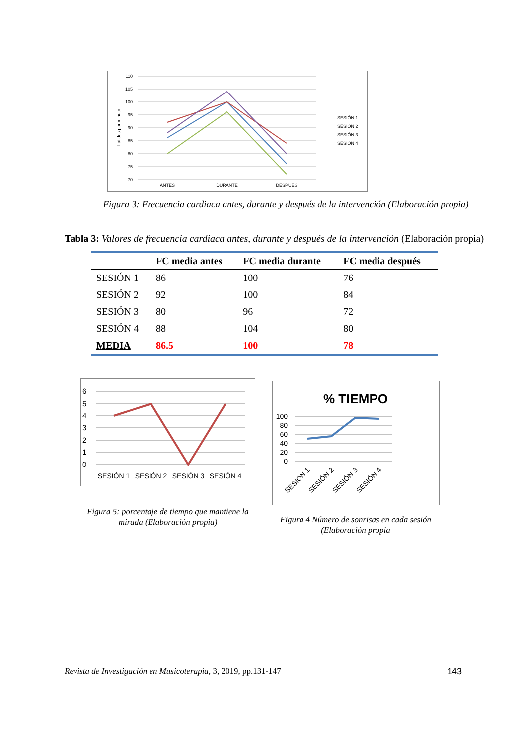110
105
100
95
90
85
80
75
70
Latidos por minuto
ANTES
DURANTE
DESPUÉS
SESIÓN 1
SESIÓN 2
SESIÓN 3
SESIÓN 4
Figura 3: Frecuencia cardiaca antes, durante y después de la intervención (Elaboración propia)
Tabla 3: Valores de frecuencia cardiaca antes, durante y después de la intervención (Elaboración propia)
| | FC media antes | FC media durante | FC media después |
| --- | --- | --- | --- |
| SESIÓN 1 | 86 | 100 | 76 |
| SESIÓN 2 | 92 | 100 | 84 |
| SESIÓN 3 | 80 | 96 | 72 |
| SESIÓN 4 | 88 | 104 | 80 |
| MEDIA | 86.5 | 100 | 78 |
6
5
4
3
2
1
0
SESIÓN 1
SESIÓN 2
SESIÓN 3
SESIÓN 4
Figura 5: porcentaje de tiempo que mantiene la mirada (Elaboración propia)
% TIEMPO
100
80
60
40
20
0
SESIÓN 1
SESIÓN 2
SESIÓN 3
SESIÓN 4
Figura 4 Número de sonrisas en cada sesión (Elaboración propia
Revista de Investigación en Musicoterapia, 3, 2019, pp.131-147 143